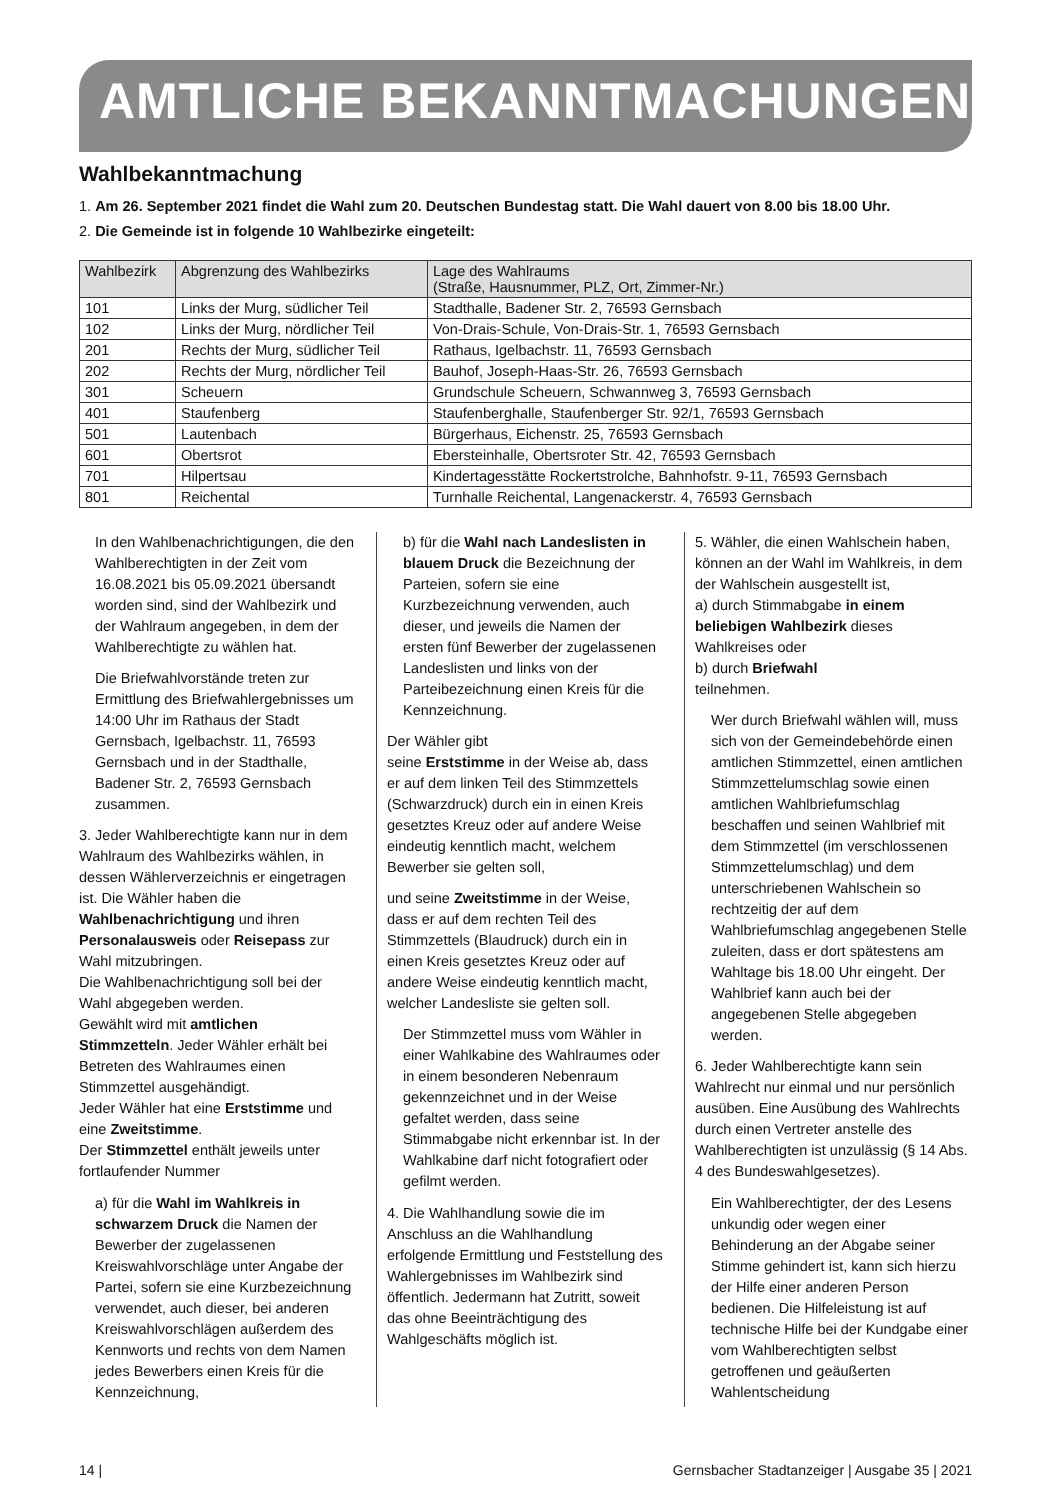AMTLICHE BEKANNTMACHUNGEN
Wahlbekanntmachung
1. Am 26. September 2021 findet die Wahl zum 20. Deutschen Bundestag statt. Die Wahl dauert von 8.00 bis 18.00 Uhr.
2. Die Gemeinde ist in folgende 10 Wahlbezirke eingeteilt:
| Wahlbezirk | Abgrenzung des Wahlbezirks | Lage des Wahlraums (Straße, Hausnummer, PLZ, Ort, Zimmer-Nr.) |
| --- | --- | --- |
| 101 | Links der Murg, südlicher Teil | Stadthalle, Badener Str. 2, 76593 Gernsbach |
| 102 | Links der Murg, nördlicher Teil | Von-Drais-Schule, Von-Drais-Str. 1, 76593 Gernsbach |
| 201 | Rechts der Murg, südlicher Teil | Rathaus, Igelbachstr. 11, 76593 Gernsbach |
| 202 | Rechts der Murg, nördlicher Teil | Bauhof, Joseph-Haas-Str. 26, 76593 Gernsbach |
| 301 | Scheuern | Grundschule Scheuern, Schwannweg 3, 76593 Gernsbach |
| 401 | Staufenberg | Staufenberghalle, Staufenberger Str. 92/1, 76593 Gernsbach |
| 501 | Lautenbach | Bürgerhaus, Eichenstr. 25, 76593 Gernsbach |
| 601 | Obertsrot | Ebersteinhalle, Obertsroter Str. 42, 76593 Gernsbach |
| 701 | Hilpertsau | Kindertagesstätte Rockertstrolche, Bahnhofstr. 9-11, 76593 Gernsbach |
| 801 | Reichental | Turnhalle Reichental, Langenackerstr. 4, 76593 Gernsbach |
In den Wahlbenachrichtigungen, die den Wahlberechtigten in der Zeit vom 16.08.2021 bis 05.09.2021 übersandt worden sind, sind der Wahlbezirk und der Wahlraum angegeben, in dem der Wahlberechtigte zu wählen hat.
Die Briefwahlvorstände treten zur Ermittlung des Briefwahlergebnisses um 14:00 Uhr im Rathaus der Stadt Gernsbach, Igelbachstr. 11, 76593 Gernsbach und in der Stadthalle, Badener Str. 2, 76593 Gernsbach zusammen.
3. Jeder Wahlberechtigte kann nur in dem Wahlraum des Wahlbezirks wählen, in dessen Wählerverzeichnis er eingetragen ist. Die Wähler haben die Wahlbenachrichtigung und ihren Personalausweis oder Reisepass zur Wahl mitzubringen.
Die Wahlbenachrichtigung soll bei der Wahl abgegeben werden.
Gewählt wird mit amtlichen Stimmzetteln. Jeder Wähler erhält bei Betreten des Wahlraumes einen Stimmzettel ausgehändigt.
Jeder Wähler hat eine Erststimme und eine Zweitstimme.
Der Stimmzettel enthält jeweils unter fortlaufender Nummer
a) für die Wahl im Wahlkreis in schwarzem Druck die Namen der Bewerber der zugelassenen Kreiswahlvorschläge unter Angabe der Partei, sofern sie eine Kurzbezeichnung verwendet, auch dieser, bei anderen Kreiswahlvorschlägen außerdem des Kennworts und rechts von dem Namen jedes Bewerbers einen Kreis für die Kennzeichnung,
b) für die Wahl nach Landeslisten in blauem Druck die Bezeichnung der Parteien, sofern sie eine Kurzbezeichnung verwenden, auch dieser, und jeweils die Namen der ersten fünf Bewerber der zugelassenen Landeslisten und links von der Parteibezeichnung einen Kreis für die Kennzeichnung.
Der Wähler gibt
seine Erststimme in der Weise ab, dass er auf dem linken Teil des Stimmzettels (Schwarzdruck) durch ein in einen Kreis gesetztes Kreuz oder auf andere Weise eindeutig kenntlich macht, welchem Bewerber sie gelten soll,
und seine Zweitstimme in der Weise, dass er auf dem rechten Teil des Stimmzettels (Blaudruck) durch ein in einen Kreis gesetztes Kreuz oder auf andere Weise eindeutig kenntlich macht, welcher Landesliste sie gelten soll.
Der Stimmzettel muss vom Wähler in einer Wahlkabine des Wahlraumes oder in einem besonderen Nebenraum gekennzeichnet und in der Weise gefaltet werden, dass seine Stimmabgabe nicht erkennbar ist. In der Wahlkabine darf nicht fotografiert oder gefilmt werden.
4. Die Wahlhandlung sowie die im Anschluss an die Wahlhandlung erfolgende Ermittlung und Feststellung des Wahlergebnisses im Wahlbezirk sind öffentlich. Jedermann hat Zutritt, soweit das ohne Beeinträchtigung des Wahlgeschäfts möglich ist.
5. Wähler, die einen Wahlschein haben, können an der Wahl im Wahlkreis, in dem der Wahlschein ausgestellt ist,
a) durch Stimmabgabe in einem beliebigen Wahlbezirk dieses Wahlkreises oder
b) durch Briefwahl
teilnehmen.
Wer durch Briefwahl wählen will, muss sich von der Gemeindebehörde einen amtlichen Stimmzettel, einen amtlichen Stimmzettelumschlag sowie einen amtlichen Wahlbriefumschlag beschaffen und seinen Wahlbrief mit dem Stimmzettel (im verschlossenen Stimmzettelumschlag) und dem unterschriebenen Wahlschein so rechtzeitig der auf dem Wahlbriefumschlag angegebenen Stelle zuleiten, dass er dort spätestens am Wahltage bis 18.00 Uhr eingeht. Der Wahlbrief kann auch bei der angegebenen Stelle abgegeben werden.
6. Jeder Wahlberechtigte kann sein Wahlrecht nur einmal und nur persönlich ausüben. Eine Ausübung des Wahlrechts durch einen Vertreter anstelle des Wahlberechtigten ist unzulässig (§ 14 Abs. 4 des Bundeswahlgesetzes).
Ein Wahlberechtigter, der des Lesens unkundig oder wegen einer Behinderung an der Abgabe seiner Stimme gehindert ist, kann sich hierzu der Hilfe einer anderen Person bedienen. Die Hilfeleistung ist auf technische Hilfe bei der Kundgabe einer vom Wahlberechtigten selbst getroffenen und geäußerten Wahlentscheidung
14 | Gernsbacher Stadtanzeiger | Ausgabe 35 | 2021